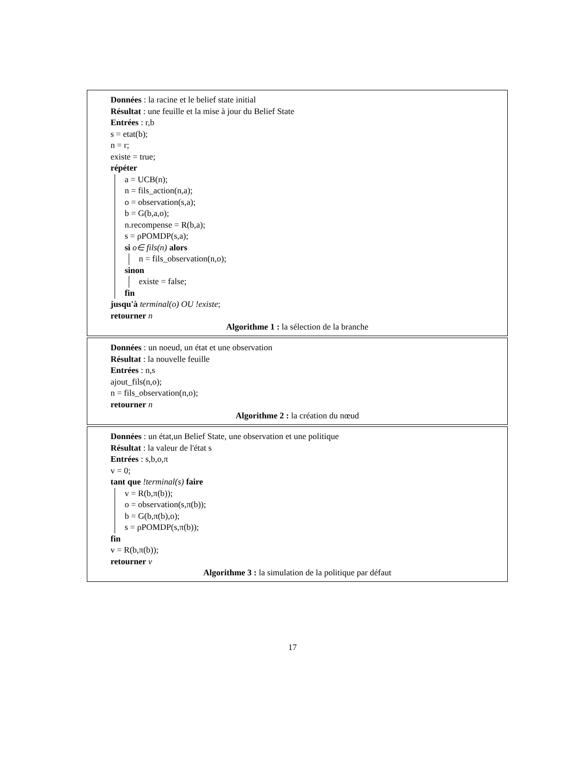Données : la racine et le belief state initial
Résultat : une feuille et la mise à jour du Belief State
Entrées : r,b
s = etat(b);
n = r;
existe = true;
répéter
a = UCB(n);
n = fils_action(n,a);
o = observation(s,a);
b = G(b,a,o);
n.recompense = R(b,a);
s = ρPOMDP(s,a);
si o∈ fils(n) alors
n = fils_observation(n,o);
sinon
existe = false;
fin
jusqu'à terminal(o) OU !existe;
retourner n
Algorithme 1 : la sélection de la branche
Données : un noeud, un état et une observation
Résultat : la nouvelle feuille
Entrées : n,s
ajout_fils(n,o);
n = fils_observation(n,o);
retourner n
Algorithme 2 : la création du nœud
Données : un état,un Belief State, une observation et une politique
Résultat : la valeur de l'état s
Entrées : s,b,o,π
v = 0;
tant que !terminal(s) faire
v = R(b,π(b));
o = observation(s,π(b));
b = G(b,π(b),o);
s = ρPOMDP(s,π(b));
fin
v = R(b,π(b));
retourner v
Algorithme 3 : la simulation de la politique par défaut
17